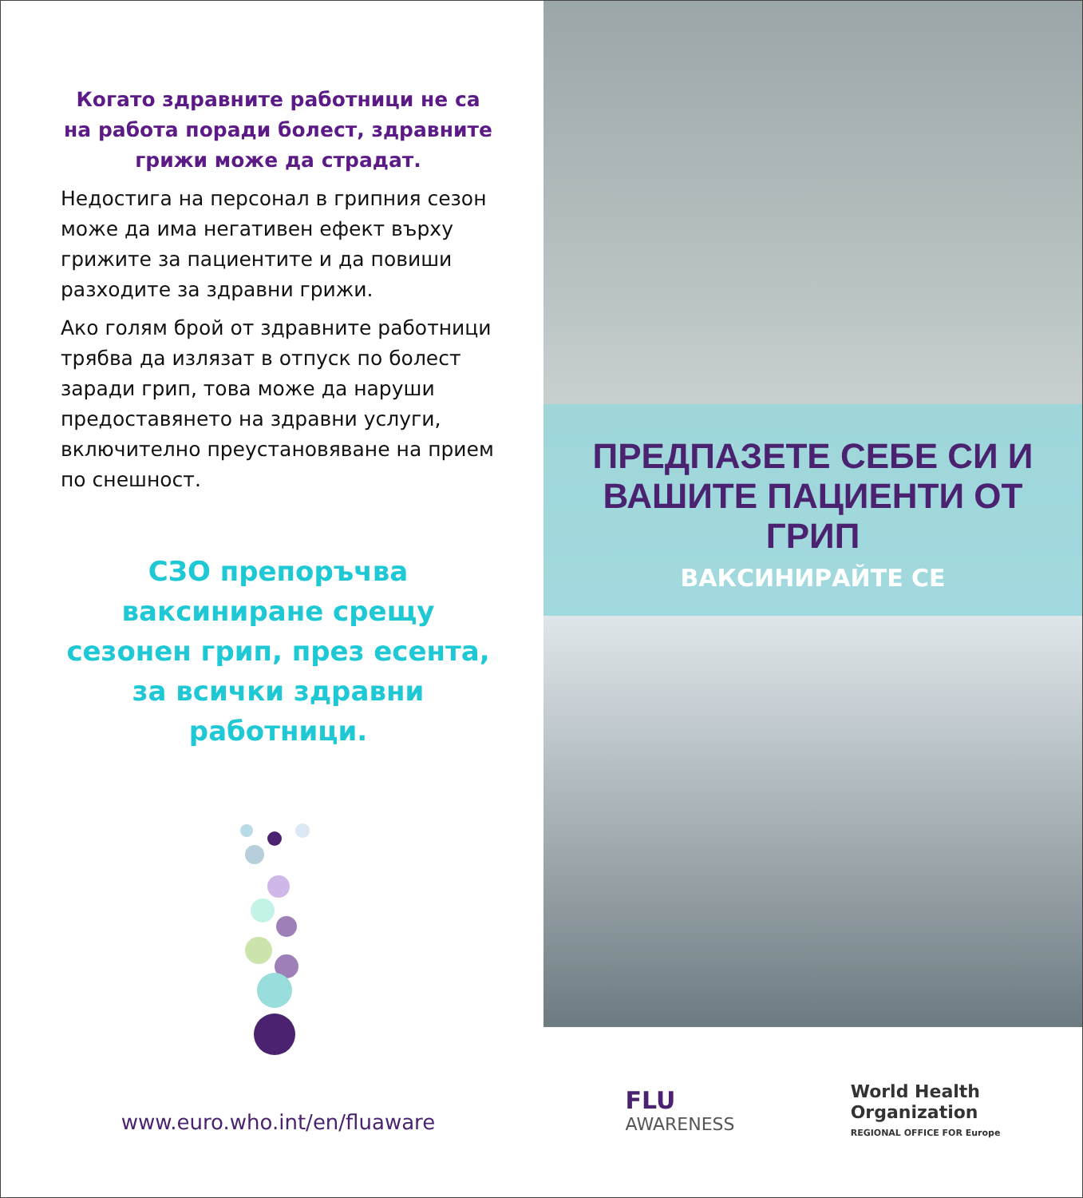Когато здравните работници не са на работа поради болест, здравните грижи може да страдат.
Недостига на персонал в грипния сезон може да има негативен ефект върху грижите за пациентите и да повиши разходите за здравни грижи.
Ако голям брой от здравните работници трябва да излязат в отпуск по болест заради грип, това може да наруши предоставянето на здравни услуги, включително преустановяване на прием по снешност.
СЗО препоръчва ваксиниране срещу сезонен грип, през есента, за всички здравни работници.
www.euro.who.int/en/fluaware
ПРЕДПАЗЕТЕ СЕБЕ СИ И ВАШИТЕ ПАЦИЕНТИ ОТ ГРИП
ВАКСИНИРАЙТЕ СЕ
FLU
AWARENESS
World Health
Organization
REGIONAL OFFICE FOR Europe